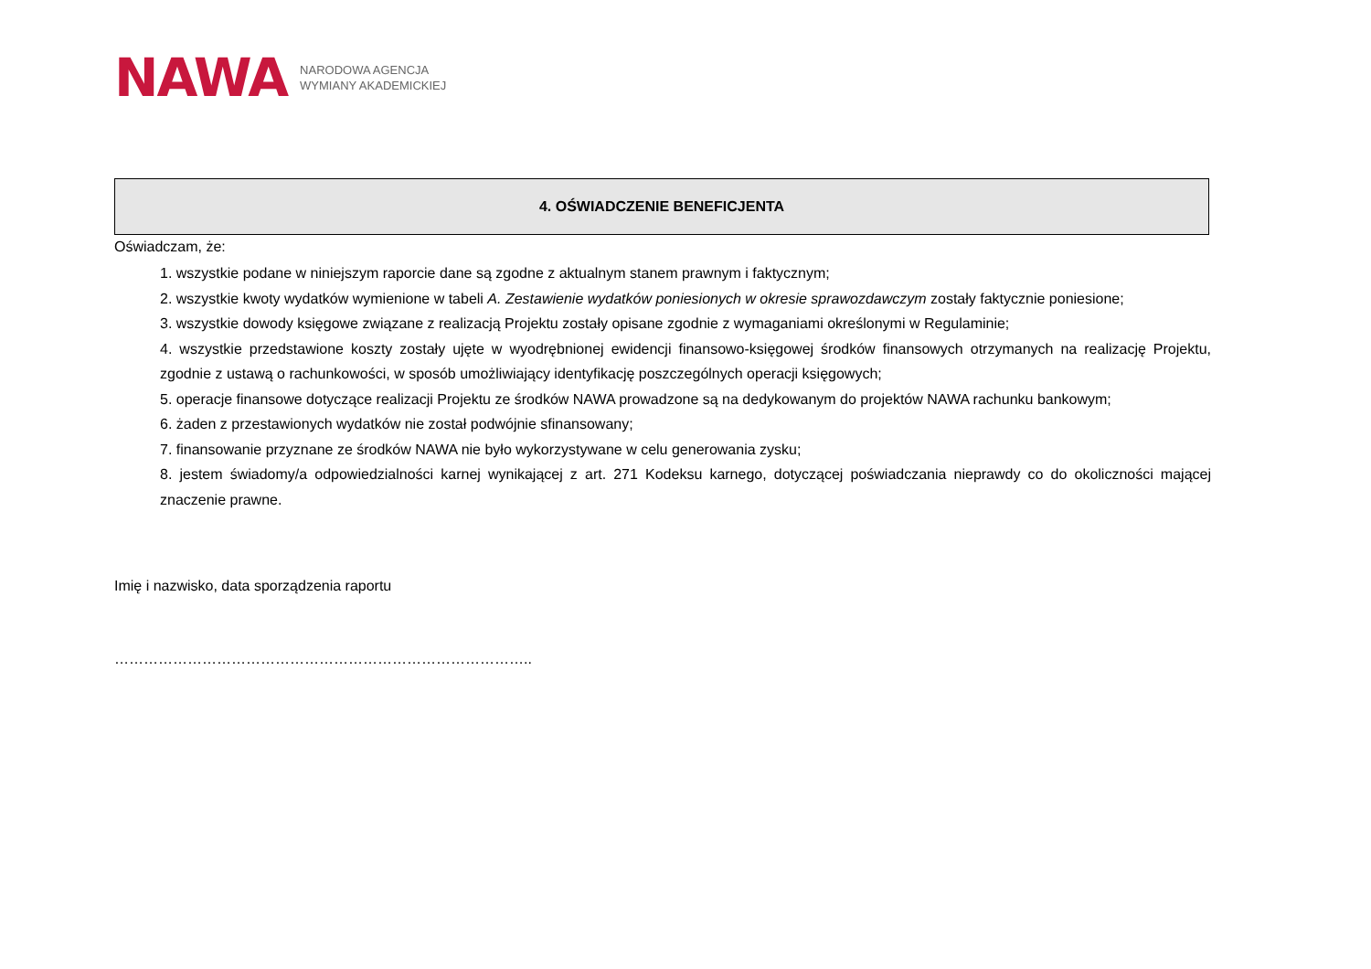NAWA NARODOWA AGENCJA
WYMIANY AKADEMICKIEJ
| 4. OŚWIADCZENIE BENEFICJENTA |
| --- |
Oświadczam, że:
1. wszystkie podane w niniejszym raporcie dane są zgodne z aktualnym stanem prawnym i faktycznym;
2. wszystkie kwoty wydatków wymienione w tabeli A. Zestawienie wydatków poniesionych w okresie sprawozdawczym zostały faktycznie poniesione;
3. wszystkie dowody księgowe związane z realizacją Projektu zostały opisane zgodnie z wymaganiami określonymi w Regulaminie;
4. wszystkie przedstawione koszty zostały ujęte w wyodrębnionej ewidencji finansowo-księgowej środków finansowych otrzymanych na realizację Projektu, zgodnie z ustawą o rachunkowości, w sposób umożliwiający identyfikację poszczególnych operacji księgowych;
5. operacje finansowe dotyczące realizacji Projektu ze środków NAWA prowadzone są na dedykowanym do projektów NAWA rachunku bankowym;
6. żaden z przestawionych wydatków nie został podwójnie sfinansowany;
7. finansowanie przyznane ze środków NAWA nie było wykorzystywane w celu generowania zysku;
8. jestem świadomy/a odpowiedzialności karnej wynikającej z art. 271 Kodeksu karnego, dotyczącej poświadczania nieprawdy co do okoliczności mającej znaczenie prawne.
Imię i nazwisko, data sporządzenia raportu
…………………………………………………………………………..